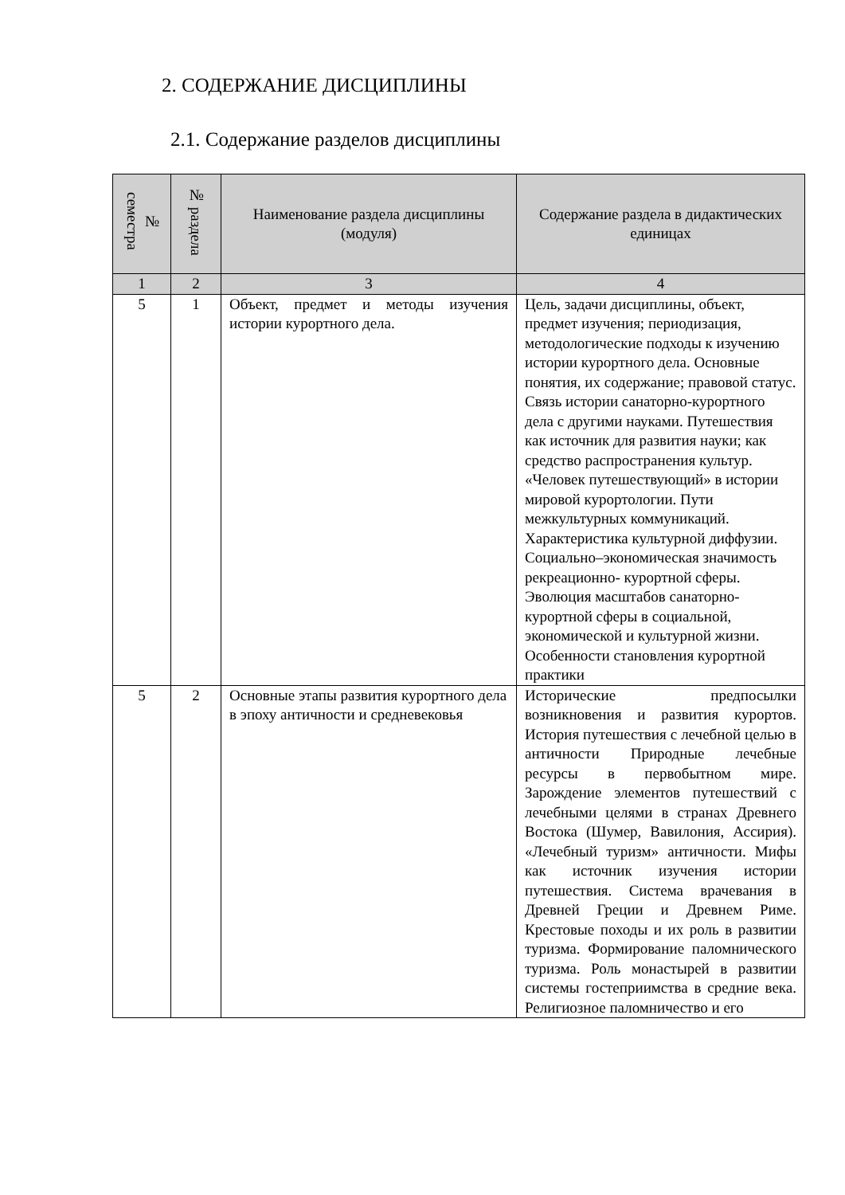2. СОДЕРЖАНИЕ ДИСЦИПЛИНЫ
2.1. Содержание разделов дисциплины
| № семестра | № раздела | Наименование раздела дисциплины (модуля) | Содержание раздела в дидактических единицах |
| --- | --- | --- | --- |
| 1 | 2 | 3 | 4 |
| 5 | 1 | Объект, предмет и методы изучения истории курортного дела. | Цель, задачи дисциплины, объект, предмет изучения; периодизация, методологические подходы к изучению истории курортного дела. Основные понятия, их содержание; правовой статус. Связь истории санаторно-курортного дела с другими науками. Путешествия как источник для развития науки; как средство распространения культур. «Человек путешествующий» в истории мировой курортологии. Пути межкультурных коммуникаций. Характеристика культурной диффузии. Социально–экономическая значимость рекреационно- курортной сферы. Эволюция масштабов санаторно-курортной сферы в социальной, экономической и культурной жизни. Особенности становления курортной практики |
| 5 | 2 | Основные этапы развития курортного дела в эпоху античности и средневековья | Исторические предпосылки возникновения и развития курортов. История путешествия с лечебной целью в античности Природные лечебные ресурсы в первобытном мире. Зарождение элементов путешествий с лечебными целями в странах Древнего Востока (Шумер, Вавилония, Ассирия). «Лечебный туризм» античности. Мифы как источник изучения истории путешествия. Система врачевания в Древней Греции и Древнем Риме. Крестовые походы и их роль в развитии туризма. Формирование паломнического туризма. Роль монастырей в развитии системы гостеприимства в средние века. Религиозное паломничество и его |